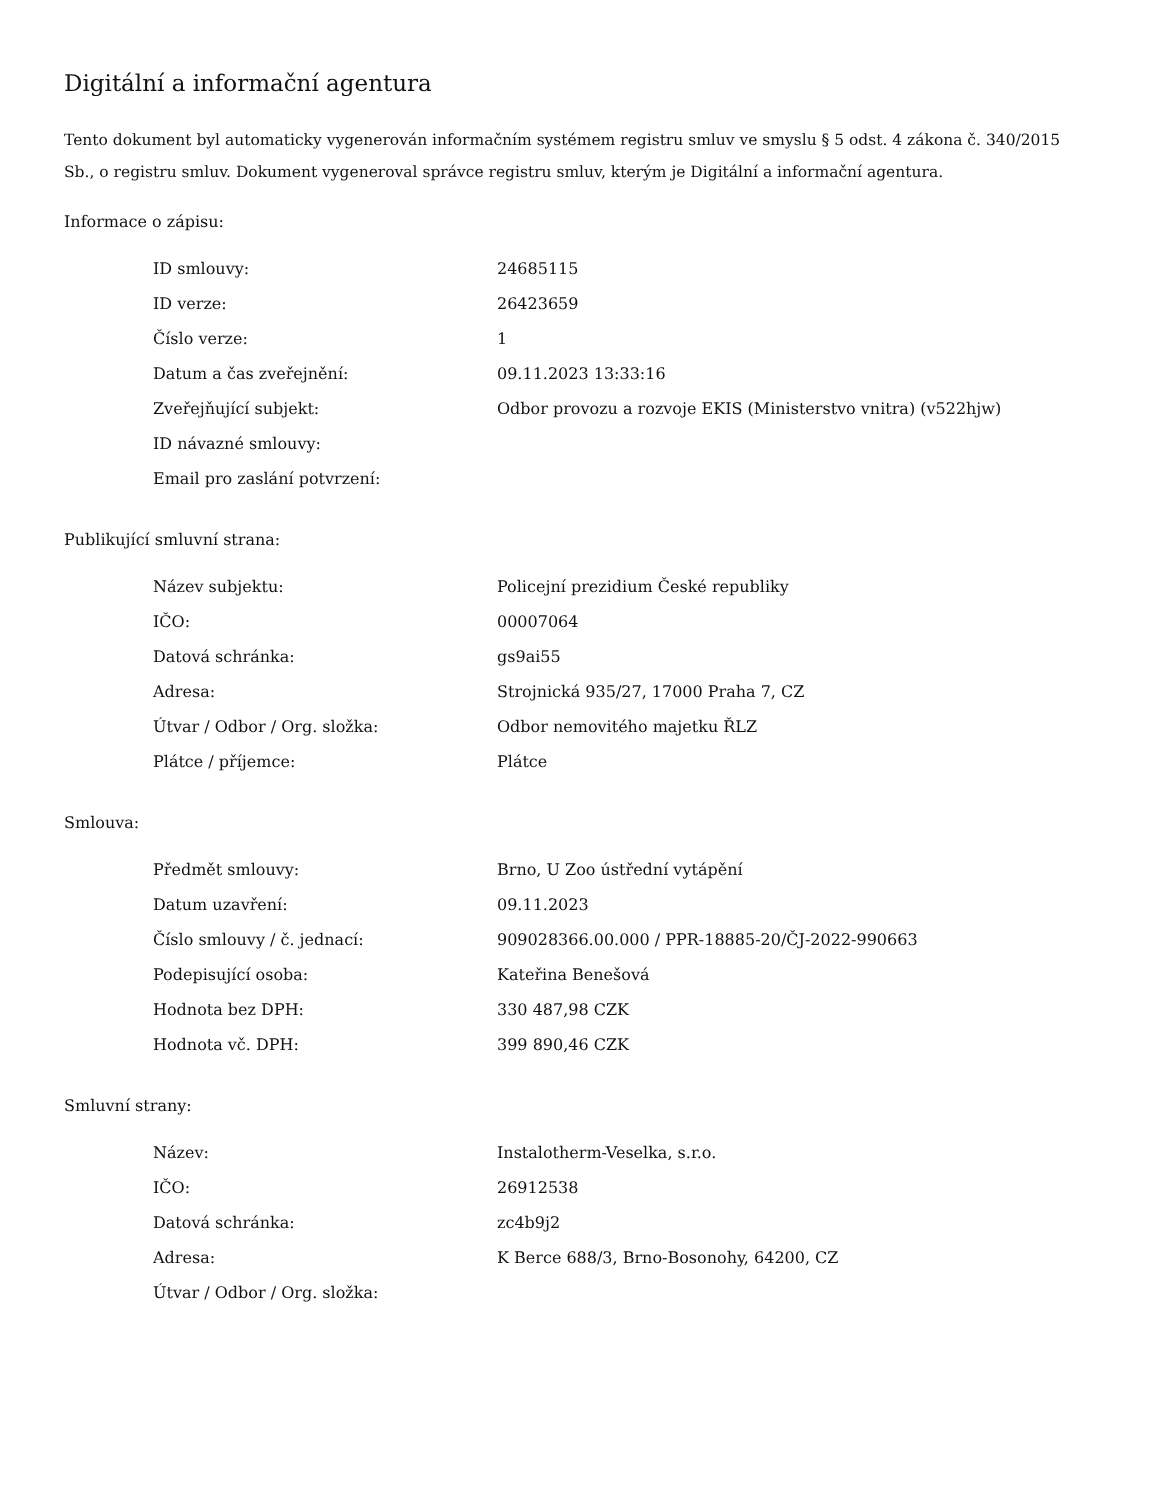Digitální a informační agentura
Tento dokument byl automaticky vygenerován informačním systémem registru smluv ve smyslu § 5 odst. 4 zákona č. 340/2015 Sb., o registru smluv. Dokument vygeneroval správce registru smluv, kterým je Digitální a informační agentura.
Informace o zápisu:
| ID smlouvy: | 24685115 |
| ID verze: | 26423659 |
| Číslo verze: | 1 |
| Datum a čas zveřejnění: | 09.11.2023 13:33:16 |
| Zveřejňující subjekt: | Odbor provozu a rozvoje EKIS (Ministerstvo vnitra) (v522hjw) |
| ID návazné smlouvy: | |
| Email pro zaslání potvrzení: | |
Publikující smluvní strana:
| Název subjektu: | Policejní prezidium České republiky |
| IČO: | 00007064 |
| Datová schránka: | gs9ai55 |
| Adresa: | Strojnická 935/27, 17000 Praha 7, CZ |
| Útvar / Odbor / Org. složka: | Odbor nemovitého majetku ŘLZ |
| Plátce / příjemce: | Plátce |
Smlouva:
| Předmět smlouvy: | Brno, U Zoo ústřední vytápění |
| Datum uzavření: | 09.11.2023 |
| Číslo smlouvy / č. jednací: | 909028366.00.000 / PPR-18885-20/ČJ-2022-990663 |
| Podepisující osoba: | Kateřina Benešová |
| Hodnota bez DPH: | 330 487,98 CZK |
| Hodnota vč. DPH: | 399 890,46 CZK |
Smluvní strany:
| Název: | Instalotherm-Veselka, s.r.o. |
| IČO: | 26912538 |
| Datová schránka: | zc4b9j2 |
| Adresa: | K Berce 688/3, Brno-Bosonohy, 64200, CZ |
| Útvar / Odbor / Org. složka: | |